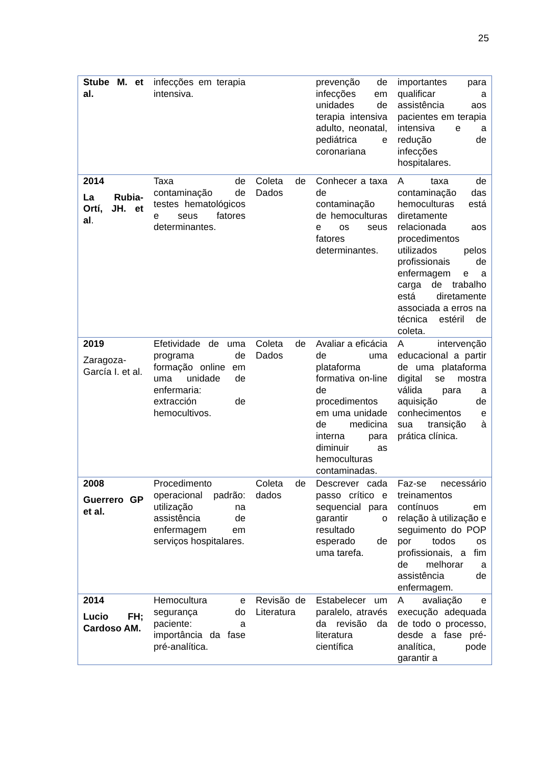25
| Stube M. et al. | infecções em terapia intensiva. | | prevenção de infecções em unidades de terapia intensiva adulto, neonatal, pediátrica e coronariana | importantes para qualificar a assistência aos pacientes em terapia intensiva e a redução de infecções hospitalares. |
| 2014 La Rubia-Ortí, JH. et al . | Taxa de contaminação de testes hematológicos e seus fatores determinantes. | Coleta de Dados | Conhecer a taxa de contaminação de hemoculturas e os seus fatores determinantes. | A taxa de contaminação das hemoculturas está diretamente relacionada aos procedimentos utilizados pelos profissionais de enfermagem e a carga de trabalho está diretamente associada a erros na técnica estéril de coleta. |
| 2019 Zaragoza-García I. et al. | Efetividade de uma programa de formação online em uma unidade de enfermaria: extracción de hemocultivos. | Coleta de Dados | Avaliar a eficácia de uma plataforma formativa on-line de procedimentos em uma unidade de medicina interna para diminuir as hemoculturas contaminadas. | A intervenção educacional a partir de uma plataforma digital se mostra válida para a aquisição de conhecimentos e sua transição à prática clínica. |
| 2008 Guerrero GP et al. | Procedimento operacional padrão: utilização na assistência de enfermagem em serviços hospitalares. | Coleta de dados | Descrever cada passo crítico e sequencial para garantir o resultado esperado de uma tarefa. | Faz-se necessário treinamentos contínuos em relação à utilização e seguimento do POP por todos os profissionais, a fim de melhorar a assistência de enfermagem. |
| 2014 Lucio FH; Cardoso AM. | Hemocultura e segurança do paciente: a importância da fase pré-analítica. | Revisão de Literatura | Estabelecer um paralelo, através da revisão da literatura científica | A avaliação e execução adequada de todo o processo, desde a fase pré-analítica, pode garantir a |